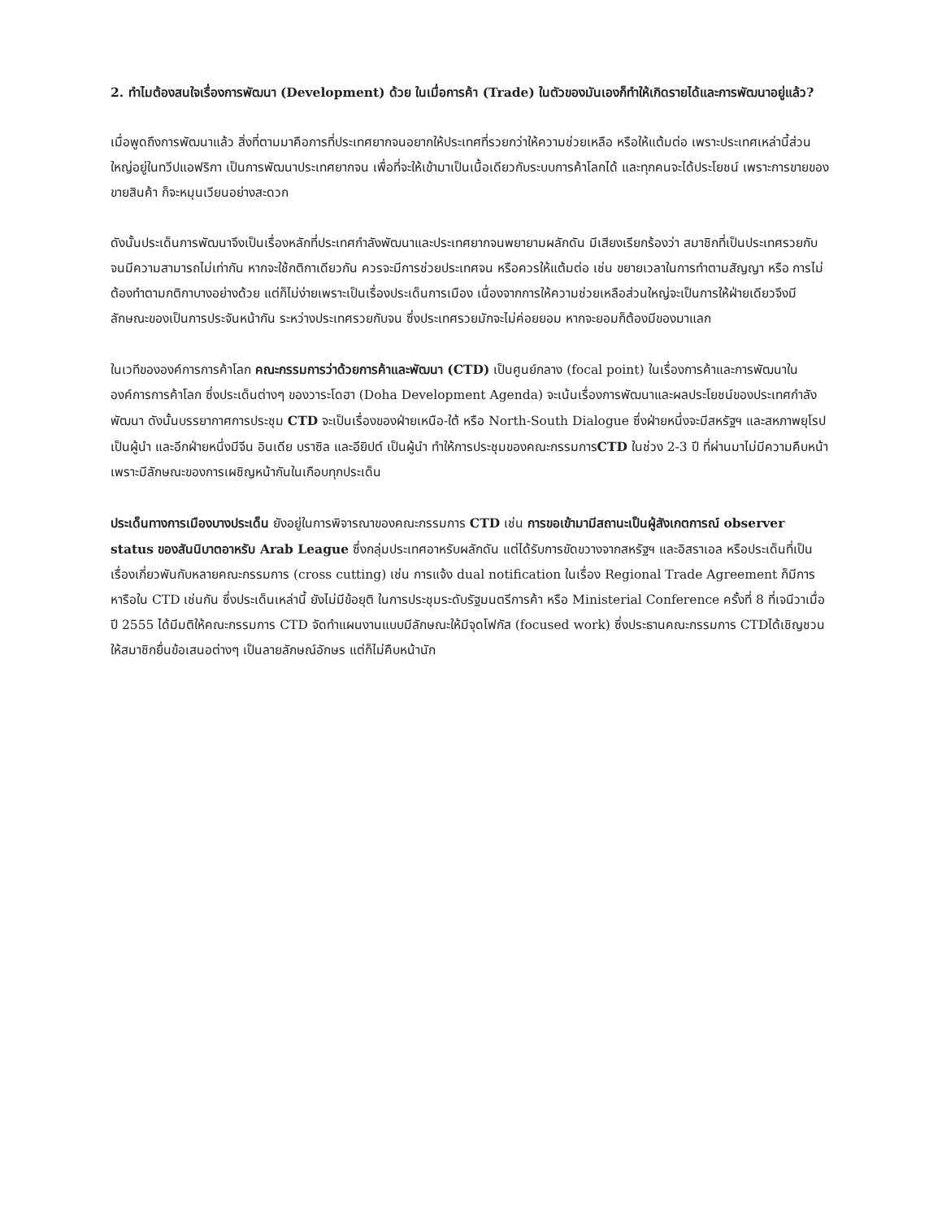2. ทำไมต้องสนใจเรื่องการพัฒนา (Development) ด้วย ในเมื่อการค้า (Trade) ในตัวของมันเองก็ทำให้เกิดรายได้และการพัฒนาอยู่แล้ว?
เมื่อพูดถึงการพัฒนาแล้ว สิ่งที่ตามมาคือการที่ประเทศยากจนอยากให้ประเทศที่รวยกว่าให้ความช่วยเหลือ หรือให้แต้มต่อ เพราะประเทศเหล่านี้ส่วนใหญ่อยู่ในทวีปแอฟริกา เป็นการพัฒนาประเทศยากจน เพื่อที่จะให้เข้ามาเป็นเนื้อเดียวกับระบบการค้าโลกได้ และทุกคนจะได้ประโยชน์ เพราะการขายของ ขายสินค้า ก็จะหมุนเวียนอย่างสะดวก
ดังนั้นประเด็นการพัฒนาจึงเป็นเรื่องหลักที่ประเทศกำลังพัฒนาและประเทศยากจนพยายามผลักดัน มีเสียงเรียกร้องว่า สมาชิกที่เป็นประเทศรวยกับจนมีความสามารถไม่เท่ากัน หากจะใช้กติกาเดียวกัน ควรจะมีการช่วยประเทศจน หรือควรให้แต้มต่อ เช่น ขยายเวลาในการทำตามสัญญา หรือ การไม่ต้องทำตามกติกาบางอย่างด้วย แต่ก็ไม่ง่ายเพราะเป็นเรื่องประเด็นการเมือง เนื่องจากการให้ความช่วยเหลือส่วนใหญ่จะเป็นการให้ฝ่ายเดียวจึงมีลักษณะของเป็นการประจันหน้ากัน ระหว่างประเทศรวยกับจน ซึ่งประเทศรวยมักจะไม่ค่อยยอม หากจะยอมก็ต้องมีของมาแลก
ในเวทีขององค์การการค้าโลก คณะกรรมการว่าด้วยการค้าและพัฒนา (CTD) เป็นศูนย์กลาง (focal point) ในเรื่องการค้าและการพัฒนาในองค์การการค้าโลก ซึ่งประเด็นต่างๆ ของวาระโดฮา (Doha Development Agenda) จะเน้นเรื่องการพัฒนาและผลประโยชน์ของประเทศกำลังพัฒนา ดังนั้นบรรยากาศการประชุม CTD จะเป็นเรื่องของฝ่ายเหนือ-ใต้ หรือ North-South Dialogue ซึ่งฝ่ายหนึ่งจะมีสหรัฐฯ และสหภาพยุโรป เป็นผู้นำ และอีกฝ่ายหนึ่งมีจีน อินเดีย บราซิล และอียิปต์ เป็นผู้นำ ทำให้การประชุมของคณะกรรมการCTD ในช่วง 2-3 ปี ที่ผ่านมาไม่มีความคืบหน้า เพราะมีลักษณะของการเผชิญหน้ากันในเกือบทุกประเด็น
ประเด็นทางการเมืองบางประเด็น ยังอยู่ในการพิจารณาของคณะกรรมการ CTD เช่น การขอเข้ามามีสถานะเป็นผู้สังเกตการณ์ observer status ของสันนิบาตอาหรับ Arab League ซึ่งกลุ่มประเทศอาหรับผลักดัน แต่ได้รับการขัดขวางจากสหรัฐฯ และอิสราเอล หรือประเด็นที่เป็นเรื่องเกี่ยวพันกับหลายคณะกรรมการ (cross cutting) เช่น การแจ้ง dual notification ในเรื่อง Regional Trade Agreement ก็มีการหารือใน CTD เช่นกัน ซึ่งประเด็นเหล่านี้ ยังไม่มีข้อยุติ ในการประชุมระดับรัฐมนตรีการค้า หรือ Ministerial Conference ครั้งที่ 8 ที่เจนีวาเมื่อปี 2555 ได้มีมติให้คณะกรรมการ CTD จัดทำแผนงานแบบมีลักษณะให้มีจุดโฟกัส (focused work) ซึ่งประธานคณะกรรมการ CTDได้เชิญชวนให้สมาชิกยื่นข้อเสนอต่างๆ เป็นลายลักษณ์อักษร แต่ก็ไม่คืบหน้านัก